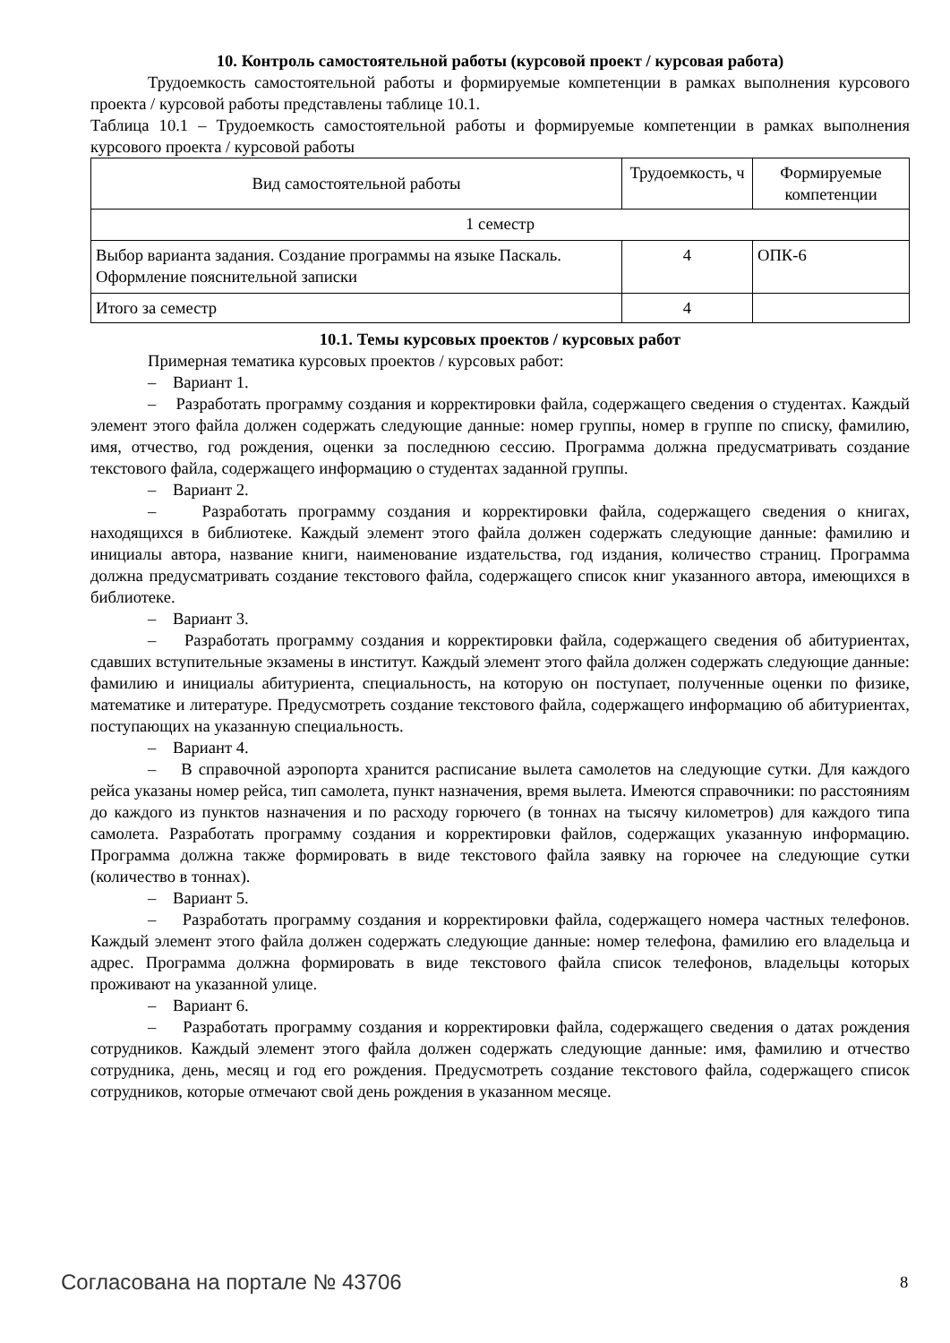10. Контроль самостоятельной работы (курсовой проект / курсовая работа)
Трудоемкость самостоятельной работы и формируемые компетенции в рамках выполнения курсового проекта / курсовой работы представлены таблице 10.1.
Таблица 10.1 – Трудоемкость самостоятельной работы и формируемые компетенции в рамках выполнения курсового проекта / курсовой работы
| Вид самостоятельной работы | Трудоемкость, ч | Формируемые компетенции |
| 1 семестр | | |
| Выбор варианта задания. Создание программы на языке Паскаль. Оформление пояснительной записки | 4 | ОПК-6 |
| Итого за семестр | 4 | |
10.1. Темы курсовых проектов / курсовых работ
Примерная тематика курсовых проектов / курсовых работ:
– Вариант 1.
– Разработать программу создания и корректировки файла, содержащего сведения о студентах. Каждый элемент этого файла должен содержать следующие данные: номер группы, номер в группе по списку, фамилию, имя, отчество, год рождения, оценки за последнюю сессию. Программа должна предусматривать создание текстового файла, содержащего информацию о студентах заданной группы.
– Вариант 2.
– Разработать программу создания и корректировки файла, содержащего сведения о книгах, находящихся в библиотеке. Каждый элемент этого файла должен содержать следующие данные: фамилию и инициалы автора, название книги, наименование издательства, год издания, количество страниц. Программа должна предусматривать создание текстового файла, содержащего список книг указанного автора, имеющихся в библиотеке.
– Вариант 3.
– Разработать программу создания и корректировки файла, содержащего сведения об абитуриентах, сдавших вступительные экзамены в институт. Каждый элемент этого файла должен содержать следующие данные: фамилию и инициалы абитуриента, специальность, на которую он поступает, полученные оценки по физике, математике и литературе. Предусмотреть создание текстового файла, содержащего информацию об абитуриентах, поступающих на указанную специальность.
– Вариант 4.
– В справочной аэропорта хранится расписание вылета самолетов на следующие сутки. Для каждого рейса указаны номер рейса, тип самолета, пункт назначения, время вылета. Имеются справочники: по расстояниям до каждого из пунктов назначения и по расходу горючего (в тоннах на тысячу километров) для каждого типа самолета. Разработать программу создания и корректировки файлов, содержащих указанную информацию. Программа должна также формировать в виде текстового файла заявку на горючее на следующие сутки (количество в тоннах).
– Вариант 5.
– Разработать программу создания и корректировки файла, содержащего номера частных телефонов. Каждый элемент этого файла должен содержать следующие данные: номер телефона, фамилию его владельца и адрес. Программа должна формировать в виде текстового файла список телефонов, владельцы которых проживают на указанной улице.
– Вариант 6.
– Разработать программу создания и корректировки файла, содержащего сведения о датах рождения сотрудников. Каждый элемент этого файла должен содержать следующие данные: имя, фамилию и отчество сотрудника, день, месяц и год его рождения. Предусмотреть создание текстового файла, содержащего список сотрудников, которые отмечают свой день рождения в указанном месяце.
Согласована на портале № 43706 8